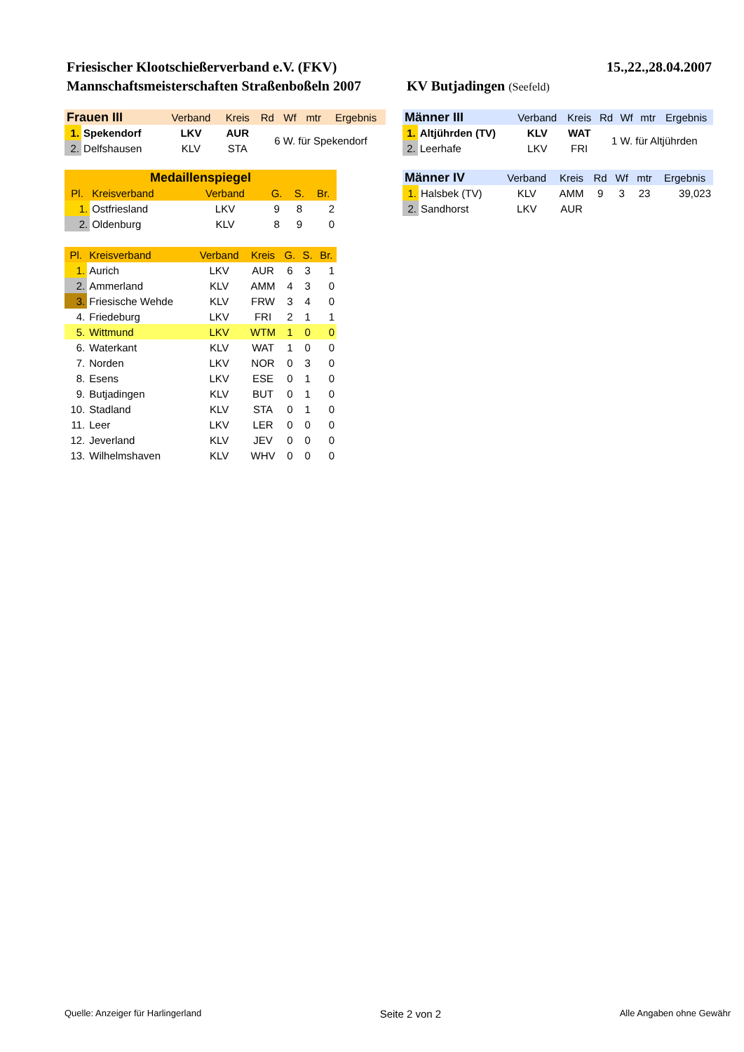Friesischer Klootschießerverband e.V. (FKV) 15.,22.,28.04.2007
Mannschaftsmeisterschaften Straßenboßeln 2007 KV Butjadingen (Seefeld)
| Frauen III | | Verband | Kreis | Rd | Wf | mtr | Ergebnis |
| --- | --- | --- | --- | --- | --- | --- | --- |
| 1. | Spekendorf | LKV | AUR | 6 W. für Spekendorf | | | |
| 2. | Delfshausen | KLV | STA | | | | |
| Medaillenspiegel | | | | | | |
| --- | --- | --- | --- | --- | --- | --- |
| Pl. | Kreisverband | Verband | | G. | S. | Br. |
| 1. | Ostfriesland | LKV | | 9 | 8 | 2 |
| 2. | Oldenburg | KLV | | 8 | 9 | 0 |
| Pl. | Kreisverband | Verband | Kreis | G. | S. | Br. |
| --- | --- | --- | --- | --- | --- | --- |
| 1. | Aurich | LKV | AUR | 6 | 3 | 1 |
| 2. | Ammerland | KLV | AMM | 4 | 3 | 0 |
| 3. | Friesische Wehde | KLV | FRW | 3 | 4 | 0 |
| 4. | Friedeburg | LKV | FRI | 2 | 1 | 1 |
| 5. | Wittmund | LKV | WTM | 1 | 0 | 0 |
| 6. | Waterkant | KLV | WAT | 1 | 0 | 0 |
| 7. | Norden | LKV | NOR | 0 | 3 | 0 |
| 8. | Esens | LKV | ESE | 0 | 1 | 0 |
| 9. | Butjadingen | KLV | BUT | 0 | 1 | 0 |
| 10. | Stadland | KLV | STA | 0 | 1 | 0 |
| 11. | Leer | LKV | LER | 0 | 0 | 0 |
| 12. | Jeverland | KLV | JEV | 0 | 0 | 0 |
| 13. | Wilhelmshaven | KLV | WHV | 0 | 0 | 0 |
| Männer III | | Verband | Kreis | Rd | Wf | mtr | Ergebnis |
| --- | --- | --- | --- | --- | --- | --- | --- |
| 1. | Altjührden (TV) | KLV | WAT | 1 W. für Altjührden | | | |
| 2. | Leerhafe | LKV | FRI | | | | |
| Männer IV | | Verband | Kreis | Rd | Wf | mtr | Ergebnis |
| --- | --- | --- | --- | --- | --- | --- | --- |
| 1. | Halsbek (TV) | KLV | AMM | 9 | 3 | 23 | 39,023 |
| 2. | Sandhorst | LKV | AUR | | | | |
Quelle: Anzeiger für Harlingerland Seite 2 von 2 Alle Angaben ohne Gewähr